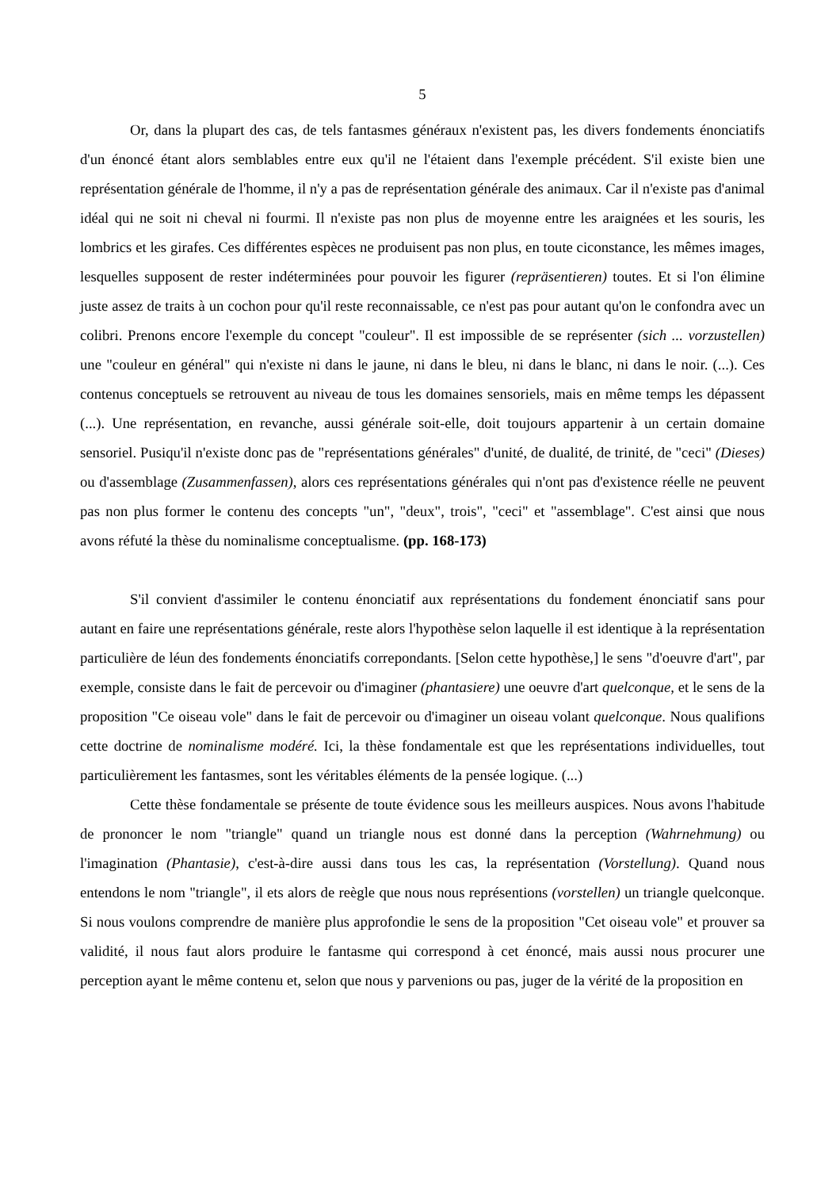5
Or, dans la plupart des cas, de tels fantasmes généraux n'existent pas, les divers fondements énonciatifs d'un énoncé étant alors semblables entre eux qu'il ne l'étaient dans l'exemple précédent. S'il existe bien une représentation générale de l'homme, il n'y a pas de représentation générale des animaux. Car il n'existe pas d'animal idéal qui ne soit ni cheval ni fourmi. Il n'existe pas non plus de moyenne entre les araignées et les souris, les lombrics et les girafes. Ces différentes espèces ne produisent pas non plus, en toute ciconstance, les mêmes images, lesquelles supposent de rester indéterminées pour pouvoir les figurer (repräsentieren) toutes. Et si l'on élimine juste assez de traits à un cochon pour qu'il reste reconnaissable, ce n'est pas pour autant qu'on le confondra avec un colibri. Prenons encore l'exemple du concept "couleur". Il est impossible de se représenter (sich ... vorzustellen) une "couleur en général" qui n'existe ni dans le jaune, ni dans le bleu, ni dans le blanc, ni dans le noir. (...). Ces contenus conceptuels se retrouvent au niveau de tous les domaines sensoriels, mais en même temps les dépassent (...). Une représentation, en revanche, aussi générale soit-elle, doit toujours appartenir à un certain domaine sensoriel. Pusiqu'il n'existe donc pas de "représentations générales" d'unité, de dualité, de trinité, de "ceci" (Dieses) ou d'assemblage (Zusammenfassen), alors ces représentations générales qui n'ont pas d'existence réelle ne peuvent pas non plus former le contenu des concepts "un", "deux", trois", "ceci" et "assemblage". C'est ainsi que nous avons réfuté la thèse du nominalisme conceptualisme. (pp. 168-173)
S'il convient d'assimiler le contenu énonciatif aux représentations du fondement énonciatif sans pour autant en faire une représentations générale, reste alors l'hypothèse selon laquelle il est identique à la représentation particulière de léun des fondements énonciatifs correpondants. [Selon cette hypothèse,] le sens "d'oeuvre d'art", par exemple, consiste dans le fait de percevoir ou d'imaginer (phantasiere) une oeuvre d'art quelconque, et le sens de la proposition "Ce oiseau vole" dans le fait de percevoir ou d'imaginer un oiseau volant quelconque. Nous qualifions cette doctrine de nominalisme modéré. Ici, la thèse fondamentale est que les représentations individuelles, tout particulièrement les fantasmes, sont les véritables éléments de la pensée logique. (...)
Cette thèse fondamentale se présente de toute évidence sous les meilleurs auspices. Nous avons l'habitude de prononcer le nom "triangle" quand un triangle nous est donné dans la perception (Wahrnehmung) ou l'imagination (Phantasie), c'est-à-dire aussi dans tous les cas, la représentation (Vorstellung). Quand nous entendons le nom "triangle", il ets alors de reègle que nous nous représentions (vorstellen) un triangle quelconque. Si nous voulons comprendre de manière plus approfondie le sens de la proposition "Cet oiseau vole" et prouver sa validité, il nous faut alors produire le fantasme qui correspond à cet énoncé, mais aussi nous procurer une perception ayant le même contenu et, selon que nous y parvenions ou pas, juger de la vérité de la proposition en